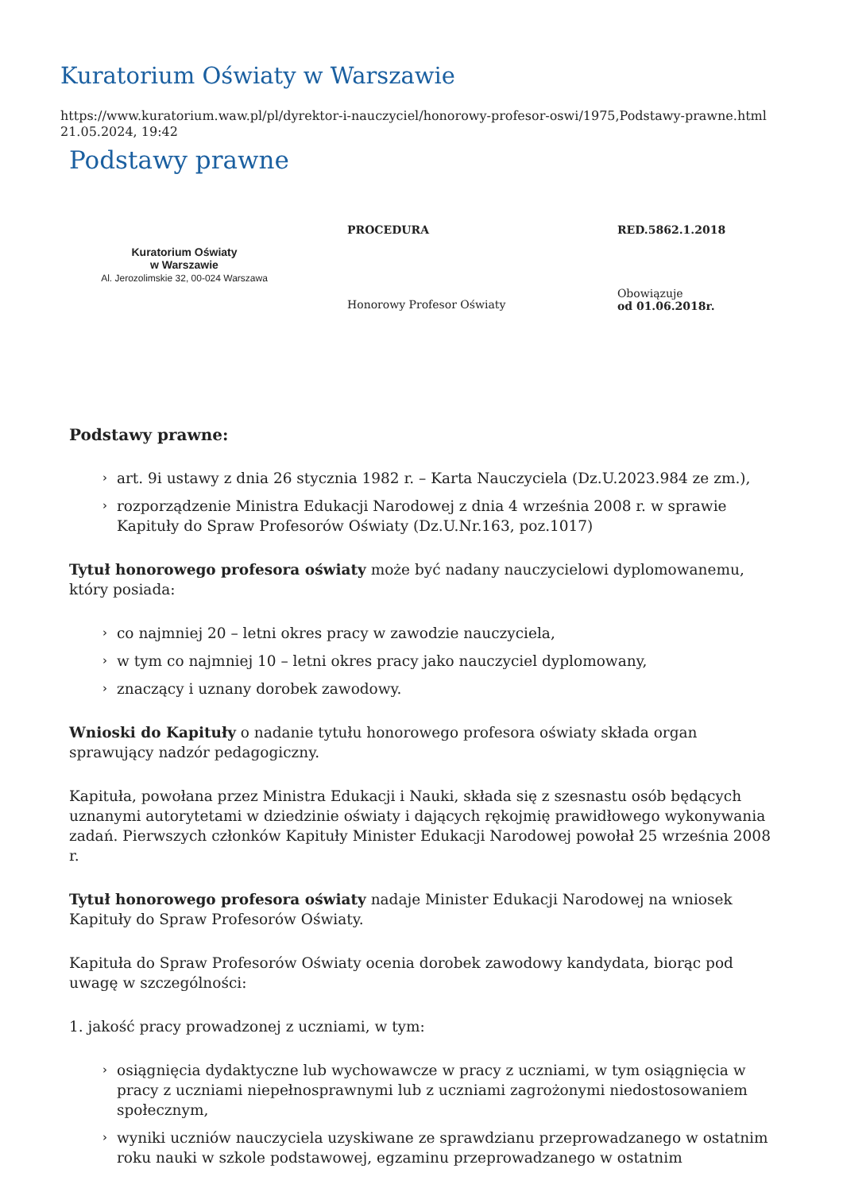Kuratorium Oświaty w Warszawie
https://www.kuratorium.waw.pl/pl/dyrektor-i-nauczyciel/honorowy-profesor-oswi/1975,Podstawy-prawne.html
21.05.2024, 19:42
Podstawy prawne
| Kuratorium Oświaty w Warszawie Al. Jerozolimskie 32, 00-024 Warszawa | PROCEDURA | RED.5862.1.2018 |
| | Honorowy Profesor Oświaty | Obowiązuje od 01.06.2018r. |
Podstawy prawne:
› art. 9i ustawy z dnia 26 stycznia 1982 r. – Karta Nauczyciela (Dz.U.2023.984 ze zm.),
› rozporządzenie Ministra Edukacji Narodowej z dnia 4 września 2008 r. w sprawie Kapituły do Spraw Profesorów Oświaty (Dz.U.Nr.163, poz.1017)
Tytuł honorowego profesora oświaty może być nadany nauczycielowi dyplomowanemu, który posiada:
› co najmniej 20 – letni okres pracy w zawodzie nauczyciela,
› w tym co najmniej 10 – letni okres pracy jako nauczyciel dyplomowany,
› znaczący i uznany dorobek zawodowy.
Wnioski do Kapituły o nadanie tytułu honorowego profesora oświaty składa organ sprawujący nadzór pedagogiczny.
Kapituła, powołana przez Ministra Edukacji i Nauki, składa się z szesnastu osób będących uznanymi autorytetami w dziedzinie oświaty i dających rękojmię prawidłowego wykonywania zadań. Pierwszych członków Kapituły Minister Edukacji Narodowej powołał 25 września 2008 r.
Tytuł honorowego profesora oświaty nadaje Minister Edukacji Narodowej na wniosek Kapituły do Spraw Profesorów Oświaty.
Kapituła do Spraw Profesorów Oświaty ocenia dorobek zawodowy kandydata, biorąc pod uwagę w szczególności:
1. jakość pracy prowadzonej z uczniami, w tym:
› osiągnięcia dydaktyczne lub wychowawcze w pracy z uczniami, w tym osiągnięcia w pracy z uczniami niepełnosprawnymi lub z uczniami zagrożonymi niedostosowaniem społecznym,
› wyniki uczniów nauczyciela uzyskiwane ze sprawdzianu przeprowadzanego w ostatnim roku nauki w szkole podstawowej, egzaminu przeprowadzanego w ostatnim